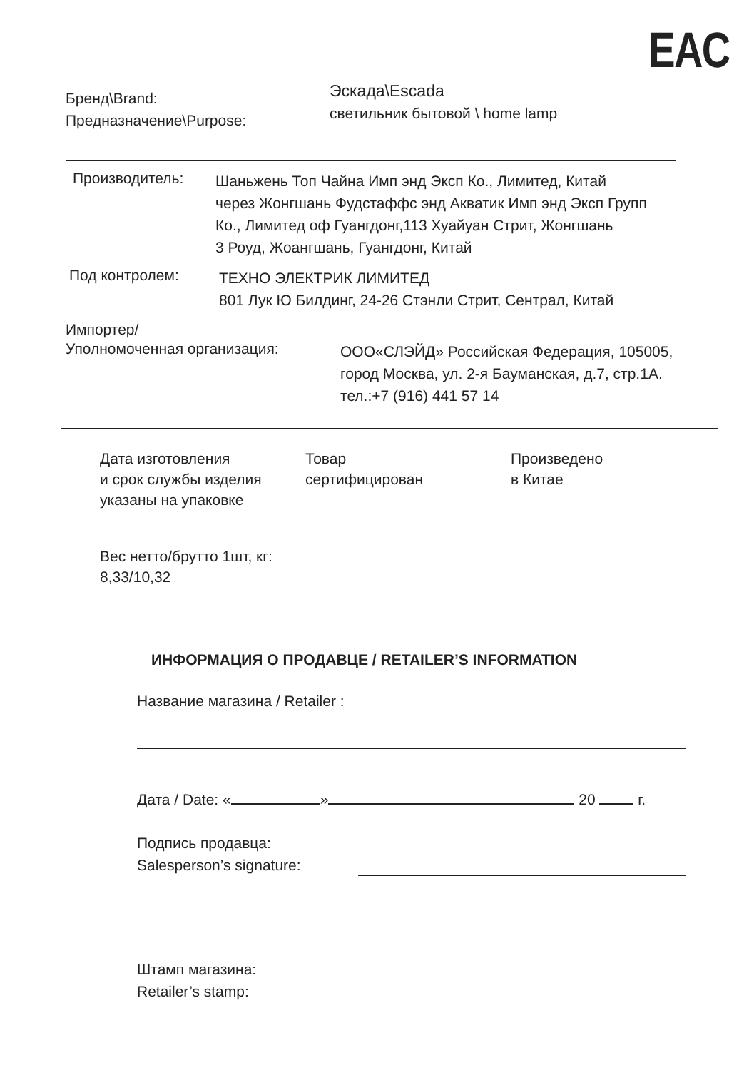EAC
Бренд\Brand:
Предназначение\Purpose:
Эскада\Escada
светильник бытовой \ home lamp
Производитель:
Шаньжень Топ Чайна Имп энд Эксп Ко., Лимитед, Китай
через Жонгшань Фудстаффс энд Акватик Имп энд Эксп Групп
Ко., Лимитед оф Гуангдонг,113 Хуайуан Стрит, Жонгшань
3 Роуд, Жоангшань, Гуангдонг, Китай
Под контролем:
ТЕХНО ЭЛЕКТРИК ЛИМИТЕД
801 Лук Ю Билдинг, 24-26 Стэнли Стрит, Сентрал, Китай
Импортер/
Уполномоченная организация:
ООО«СЛЭЙД» Российская Федерация, 105005,
город Москва, ул. 2-я Бауманская, д.7, стр.1А.
тел.:+7 (916) 441 57 14
Дата изготовления
и срок службы изделия
указаны на упаковке
Товар
сертифицирован
Произведено
в Китае
Вес нетто/брутто 1шт, кг:
8,33/10,32
ИНФОРМАЦИЯ О ПРОДАВЦЕ / RETAILER’S INFORMATION
Название магазина / Retailer :
Дата / Date: « » 20 г.
Подпись продавца:
Salesperson’s signature:
Штамп магазина:
Retailer’s stamp: